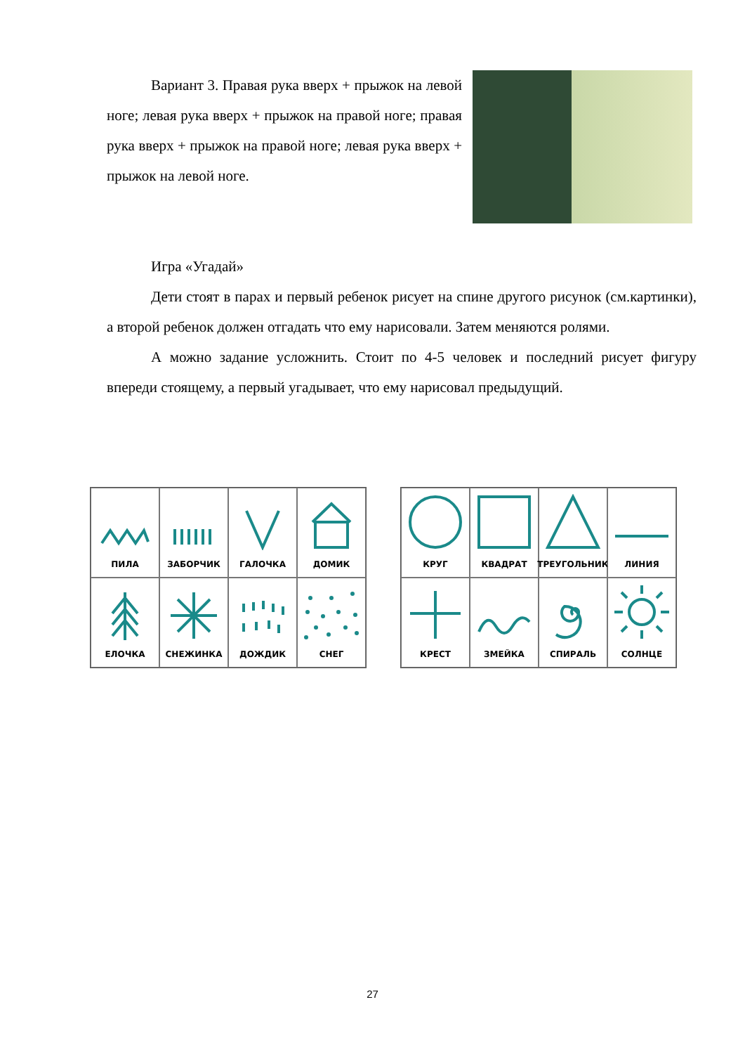Вариант 3. Правая рука вверх + прыжок на левой ноге; левая рука вверх + прыжок на правой ноге; правая рука вверх + прыжок на правой ноге; левая рука вверх + прыжок на левой ноге.
Игра «Угадай»
Дети стоят в парах и первый ребенок рисует на спине другого рисунок (см.картинки), а второй ребенок должен отгадать что ему нарисовали. Затем меняются ролями.
А можно задание усложнить. Стоит по 4-5 человек и последний рисует фигуру впереди стоящему, а первый угадывает, что ему нарисовал предыдущий.
ПИЛА
ЗАБОРЧИК
ГАЛОЧКА
ДОМИК
ЕЛОЧКА
СНЕЖИНКА
ДОЖДИК
СНЕГ
КРУГ
КВАДРАТ
ТРЕУГОЛЬНИК
ЛИНИЯ
КРЕСТ
ЗМЕЙКА
СПИРАЛЬ
СОЛНЦЕ
27